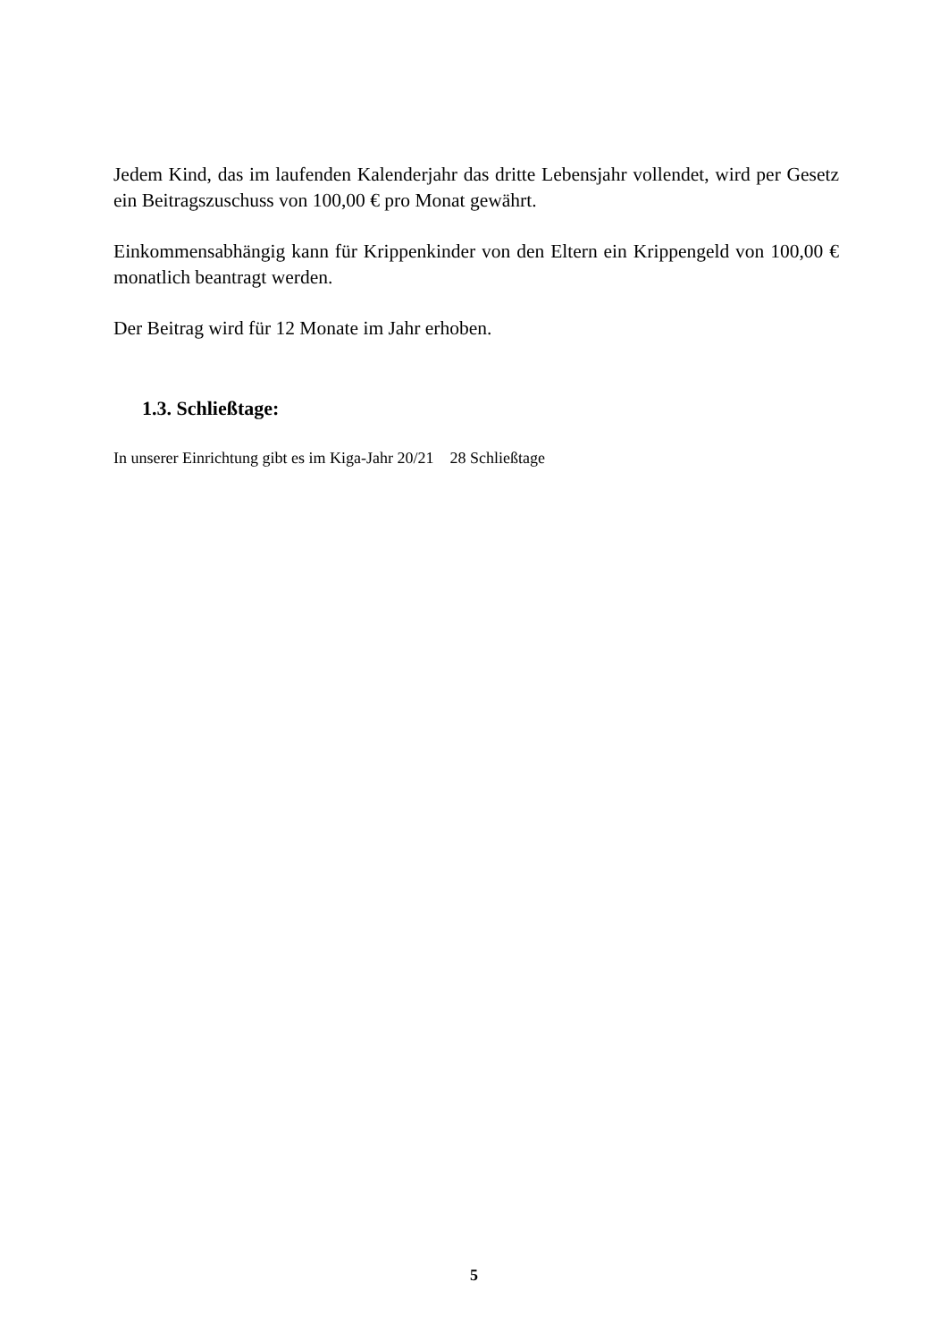Jedem Kind, das im laufenden Kalenderjahr das dritte Lebensjahr vollendet, wird per Gesetz ein Beitragszuschuss von 100,00 € pro Monat gewährt.
Einkommensabhängig kann für Krippenkinder von den Eltern ein Krippengeld von 100,00 € monatlich beantragt werden.
Der Beitrag wird für 12 Monate im Jahr erhoben.
1.3. Schließtage:
In unserer Einrichtung gibt es im Kiga-Jahr 20/21 28 Schließtage
5